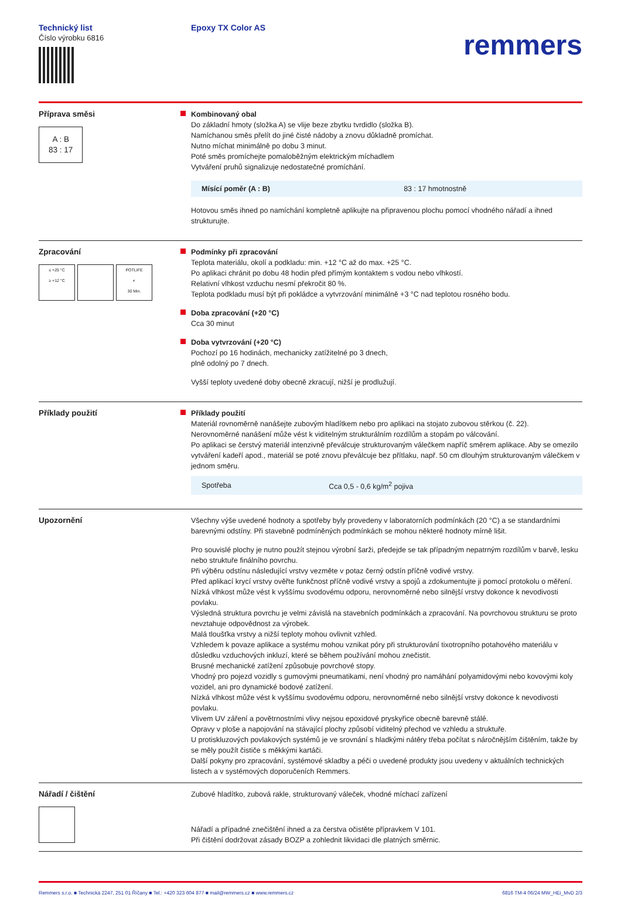Technický list
Číslo výrobku 6816
Epoxy TX Color AS
remmers
Příprava směsi
A : B
83 : 17
Kombinovaný obal
Do základní hmoty (složka A) se vlije beze zbytku tvrdidlo (složka B).
Namíchanou směs přelít do jiné čisté nádoby a znovu důkladně promíchat.
Nutno míchat minimálně po dobu 3 minut.
Poté směs promíchejte pomaloběžným elektrickým míchadlem
Vytváření pruhů signalizuje nedostatečné promíchání.
| Mísící poměr (A : B) | 83 : 17 hmotnostně |
Hotovou směs ihned po namíchání kompletně aplikujte na připravenou plochu pomocí vhodného nářadí a ihned strukturujte.
Zpracování
≤ +25 °C
≥ +12 °C
POTLIFE
◐
30 Min.
Podmínky při zpracování
Teplota materiálu, okolí a podkladu: min. +12 °C až do max. +25 °C.
Po aplikaci chránit po dobu 48 hodin před přímým kontaktem s vodou nebo vlhkostí.
Relativní vlhkost vzduchu nesmí překročit 80 %.
Teplota podkladu musí být při pokládce a vytvrzování minimálně +3 °C nad teplotou rosného bodu.
Doba zpracování (+20 °C)
Cca 30 minut
Doba vytvrzování (+20 °C)
Pochozí po 16 hodinách, mechanicky zatížitelné po 3 dnech,
plně odolný po 7 dnech.
Vyšší teploty uvedené doby obecně zkracují, nižší je prodlužují.
Příklady použití Příklady použití
Materiál rovnoměrně nanášejte zubovým hladítkem nebo pro aplikaci na stojato zubovou stěrkou (č. 22).
Nerovnoměrné nanášení může vést k viditelným strukturálním rozdílům a stopám po válcování.
Po aplikaci se čerstvý materiál intenzivně převálcuje strukturovaným válečkem napříč směrem aplikace. Aby se omezilo vytváření kadeří apod., materiál se poté znovu převálcuje bez přítlaku, např. 50 cm dlouhým strukturovaným válečkem v jednom směru.
| Spotřeba | Cca 0,5 - 0,6 kg/m<sup>2</sup> pojiva |
Upozornění Všechny výše uvedené hodnoty a spotřeby byly provedeny v laboratorních podmínkách (20 °C) a se standardními barevnými odstíny. Při stavebně podmíněných podmínkách se mohou některé hodnoty mírně lišit.
Pro souvislé plochy je nutno použít stejnou výrobní šarži, předejde se tak případným nepatrným rozdílům v barvě, lesku nebo struktuře finálního povrchu.
Při výběru odstínu následující vrstvy vezměte v potaz černý odstín příčně vodivé vrstvy.
Před aplikací krycí vrstvy ověřte funkčnost příčně vodivé vrstvy a spojů a zdokumentujte ji pomocí protokolu o měření.
Nízká vlhkost může vést k vyššímu svodovému odporu, nerovnoměrné nebo silnější vrstvy dokonce k nevodivosti povlaku.
Výsledná struktura povrchu je velmi závislá na stavebních podmínkách a zpracování. Na povrchovou strukturu se proto nevztahuje odpovědnost za výrobek.
Malá tloušťka vrstvy a nižší teploty mohou ovlivnit vzhled.
Vzhledem k povaze aplikace a systému mohou vznikat póry při strukturování tixotropního potahového materiálu v důsledku vzduchových inkluzí, které se během používání mohou znečistit.
Brusné mechanické zatížení způsobuje povrchové stopy.
Vhodný pro pojezd vozidly s gumovými pneumatikami, není vhodný pro namáhání polyamidovými nebo kovovými koly vozidel, ani pro dynamické bodové zatížení.
Nízká vlhkost může vést k vyššímu svodovému odporu, nerovnoměrné nebo silnější vrstvy dokonce k nevodivosti povlaku.
Vlivem UV záření a povětrnostními vlivy nejsou epoxidové pryskyřice obecně barevně stálé.
Opravy v ploše a napojování na stávající plochy způsobí viditelný přechod ve vzhledu a struktuře.
U protiskluzových povlakových systémů je ve srovnání s hladkými nátěry třeba počítat s náročnějším čištěním, takže by se měly použít čističe s měkkými kartáči.
Další pokyny pro zpracování, systémové skladby a péči o uvedené produkty jsou uvedeny v aktuálních technických listech a v systémových doporučeních Remmers.
Nářadí / čištění Zubové hladítko, zubová rakle, strukturovaný váleček, vhodné míchací zařízení
Nářadí a případné znečištění ihned a za čerstva očistěte přípravkem V 101.
Při čištění dodržovat zásady BOZP a zohlednit likvidaci dle platných směrnic.
Remmers s.r.o. ■ Technická 2247, 251 01 Říčany ■ Tel.: +420 323 604 877 ■ mail@remmers.cz ■ www.remmers.cz 6816 TM-4 06/24 MW_HEi_MvD 2/3